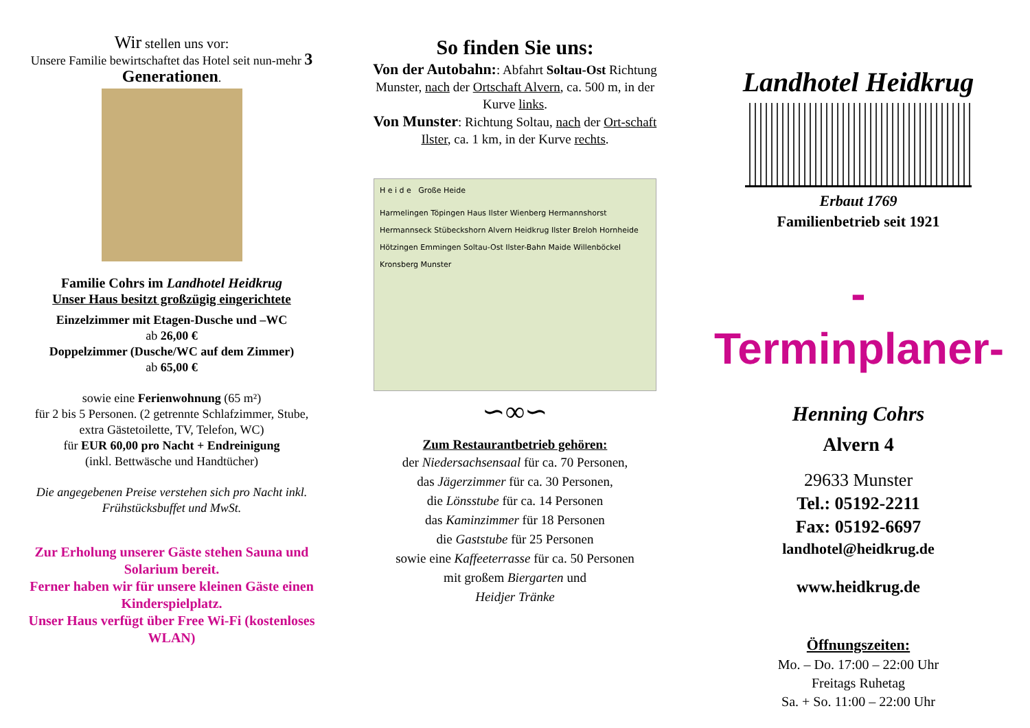Wir stellen uns vor:
Unsere Familie bewirtschaftet das Hotel seit nun-mehr 3 Generationen.
Familie Cohrs im Landhotel Heidkrug
Unser Haus besitzt großzügig eingerichtete
Einzelzimmer mit Etagen-Dusche und –WC
ab 26,00 €
Doppelzimmer (Dusche/WC auf dem Zimmer)
ab 65,00 €
sowie eine Ferienwohnung (65 m²)
für 2 bis 5 Personen. (2 getrennte Schlafzimmer, Stube, extra Gästetoilette, TV, Telefon, WC)
für EUR 60,00 pro Nacht + Endreinigung
(inkl. Bettwäsche und Handtücher)
Die angegebenen Preise verstehen sich pro Nacht inkl. Frühstücksbuffet und MwSt.
Zur Erholung unserer Gäste stehen Sauna und Solarium bereit.
Ferner haben wir für unsere kleinen Gäste einen Kinderspielplatz.
Unser Haus verfügt über Free Wi-Fi (kostenloses WLAN)
So finden Sie uns:
Von der Autobahn:: Abfahrt Soltau-Ost Richtung Munster, nach der Ortschaft Alvern, ca. 500 m, in der Kurve links.
Von Munster: Richtung Soltau, nach der Ort-schaft Ilster, ca. 1 km, in der Kurve rechts.
H e i d e Große Heide
Harmelingen Töpingen Haus Ilster Wienberg Hermannshorst Hermannseck Stübeckshorn Alvern Heidkrug Ilster Breloh Hornheide Hötzingen Emmingen Soltau-Ost Ilster-Bahn Maide Willenböckel Kronsberg Munster
∽∞∽
Zum Restaurantbetrieb gehören:
der Niedersachsensaal für ca. 70 Personen,
das Jägerzimmer für ca. 30 Personen,
die Lönsstube für ca. 14 Personen
das Kaminzimmer für 18 Personen
die Gaststube für 25 Personen
sowie eine Kaffeeterrasse für ca. 50 Personen
mit großem Biergarten und
Heidjer Tränke
Landhotel Heidkrug
Erbaut 1769
Familienbetrieb seit 1921
-Terminplaner-
Henning Cohrs
Alvern 4
29633 Munster
Tel.: 05192-2211
Fax: 05192-6697
landhotel@heidkrug.de
www.heidkrug.de
Öffnungszeiten:
Mo. – Do. 17:00 – 22:00 Uhr
Freitags Ruhetag
Sa. + So. 11:00 – 22:00 Uhr